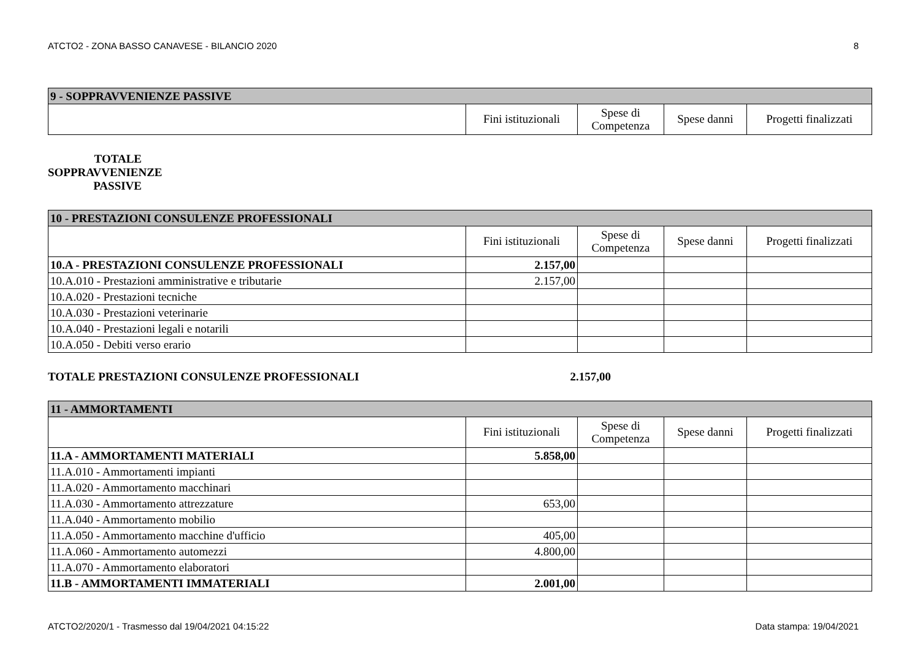ATCTO2 - ZONA BASSO CANAVESE - BILANCIO 2020 8
| 9 - SOPPRAVVENIENZE PASSIVE | | | | |
| --- | --- | --- | --- | --- |
| | Fini istituzionali | Spese di Competenza | Spese danni | Progetti finalizzati |
TOTALE SOPPRAVVENIENZE PASSIVE
| 10 - PRESTAZIONI CONSULENZE PROFESSIONALI | | | | |
| --- | --- | --- | --- | --- |
| | Fini istituzionali | Spese di Competenza | Spese danni | Progetti finalizzati |
| 10.A - PRESTAZIONI CONSULENZE PROFESSIONALI | 2.157,00 | | | |
| 10.A.010 - Prestazioni amministrative e tributarie | 2.157,00 | | | |
| 10.A.020 - Prestazioni tecniche | | | | |
| 10.A.030 - Prestazioni veterinarie | | | | |
| 10.A.040 - Prestazioni legali e notarili | | | | |
| 10.A.050 - Debiti verso erario | | | | |
TOTALE PRESTAZIONI CONSULENZE PROFESSIONALI 2.157,00
| 11 - AMMORTAMENTI | | | | |
| --- | --- | --- | --- | --- |
| | Fini istituzionali | Spese di Competenza | Spese danni | Progetti finalizzati |
| 11.A - AMMORTAMENTI MATERIALI | 5.858,00 | | | |
| 11.A.010 - Ammortamenti impianti | | | | |
| 11.A.020 - Ammortamento macchinari | | | | |
| 11.A.030 - Ammortamento attrezzature | 653,00 | | | |
| 11.A.040 - Ammortamento mobilio | | | | |
| 11.A.050 - Ammortamento macchine d'ufficio | 405,00 | | | |
| 11.A.060 - Ammortamento automezzi | 4.800,00 | | | |
| 11.A.070 - Ammortamento elaboratori | | | | |
| 11.B - AMMORTAMENTI IMMATERIALI | 2.001,00 | | | |
ATCTO2/2020/1 - Trasmesso dal 19/04/2021 04:15:22 Data stampa: 19/04/2021